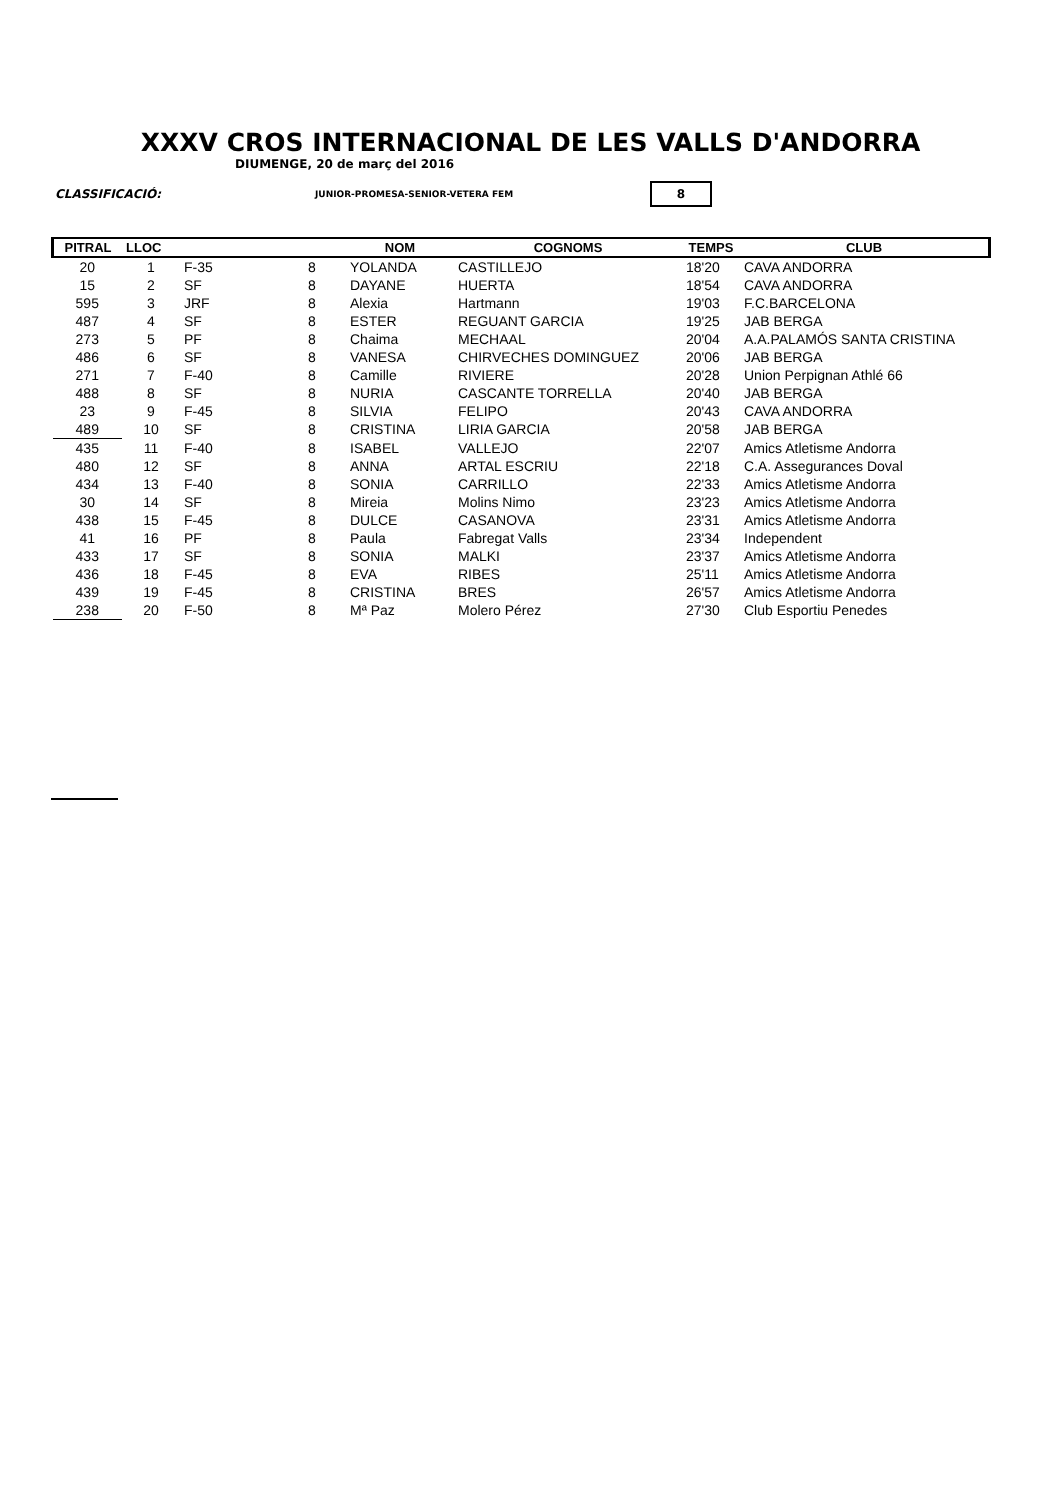XXXV CROS INTERNACIONAL DE LES VALLS D'ANDORRA
DIUMENGE, 20 de març del 2016
CLASSIFICACIÓ: JUNIOR-PROMESA-SENIOR-VETERA FEM 8
| PITRAL | LLOC | | | NOM | COGNOMS | TEMPS | CLUB |
| --- | --- | --- | --- | --- | --- | --- | --- |
| 20 | 1 | F-35 | 8 | YOLANDA | CASTILLEJO | 18'20 | CAVA ANDORRA |
| 15 | 2 | SF | 8 | DAYANE | HUERTA | 18'54 | CAVA ANDORRA |
| 595 | 3 | JRF | 8 | Alexia | Hartmann | 19'03 | F.C.BARCELONA |
| 487 | 4 | SF | 8 | ESTER | REGUANT GARCIA | 19'25 | JAB BERGA |
| 273 | 5 | PF | 8 | Chaima | MECHAAL | 20'04 | A.A.PALAMÓS SANTA CRISTINA |
| 486 | 6 | SF | 8 | VANESA | CHIRVECHES DOMINGUEZ | 20'06 | JAB BERGA |
| 271 | 7 | F-40 | 8 | Camille | RIVIERE | 20'28 | Union Perpignan Athlé 66 |
| 488 | 8 | SF | 8 | NURIA | CASCANTE TORRELLA | 20'40 | JAB BERGA |
| 23 | 9 | F-45 | 8 | SILVIA | FELIPO | 20'43 | CAVA ANDORRA |
| 489 | 10 | SF | 8 | CRISTINA | LIRIA GARCIA | 20'58 | JAB BERGA |
| 435 | 11 | F-40 | 8 | ISABEL | VALLEJO | 22'07 | Amics Atletisme Andorra |
| 480 | 12 | SF | 8 | ANNA | ARTAL ESCRIU | 22'18 | C.A. Assegurances Doval |
| 434 | 13 | F-40 | 8 | SONIA | CARRILLO | 22'33 | Amics Atletisme Andorra |
| 30 | 14 | SF | 8 | Mireia | Molins Nimo | 23'23 | Amics Atletisme Andorra |
| 438 | 15 | F-45 | 8 | DULCE | CASANOVA | 23'31 | Amics Atletisme Andorra |
| 41 | 16 | PF | 8 | Paula | Fabregat Valls | 23'34 | Independent |
| 433 | 17 | SF | 8 | SONIA | MALKI | 23'37 | Amics Atletisme Andorra |
| 436 | 18 | F-45 | 8 | EVA | RIBES | 25'11 | Amics Atletisme Andorra |
| 439 | 19 | F-45 | 8 | CRISTINA | BRES | 26'57 | Amics Atletisme Andorra |
| 238 | 20 | F-50 | 8 | Mª Paz | Molero Pérez | 27'30 | Club Esportiu Penedes |